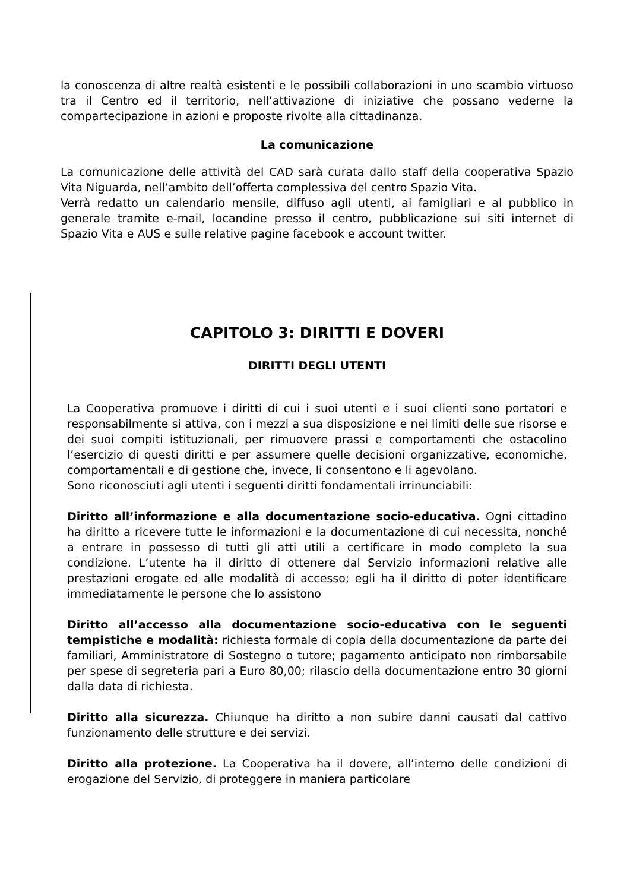la conoscenza di altre realtà esistenti e le possibili collaborazioni in uno scambio virtuoso tra il Centro ed il territorio, nell’attivazione di iniziative che possano vederne la compartecipazione in azioni e proposte rivolte alla cittadinanza.
La comunicazione
La comunicazione delle attività del CAD sarà curata dallo staff della cooperativa Spazio Vita Niguarda, nell’ambito dell’offerta complessiva del centro Spazio Vita.
Verrà redatto un calendario mensile, diffuso agli utenti, ai famigliari e al pubblico in generale tramite e-mail, locandine presso il centro, pubblicazione sui siti internet di Spazio Vita e AUS e sulle relative pagine facebook e account twitter.
CAPITOLO 3: DIRITTI E DOVERI
DIRITTI DEGLI UTENTI
La Cooperativa promuove i diritti di cui i suoi utenti e i suoi clienti sono portatori e responsabilmente si attiva, con i mezzi a sua disposizione e nei limiti delle sue risorse e dei suoi compiti istituzionali, per rimuovere prassi e comportamenti che ostacolino l’esercizio di questi diritti e per assumere quelle decisioni organizzative, economiche, comportamentali e di gestione che, invece, li consentono e li agevolano.
Sono riconosciuti agli utenti i seguenti diritti fondamentali irrinunciabili:
Diritto all’informazione e alla documentazione socio-educativa. Ogni cittadino ha diritto a ricevere tutte le informazioni e la documentazione di cui necessita, nonché a entrare in possesso di tutti gli atti utili a certificare in modo completo la sua condizione. L’utente ha il diritto di ottenere dal Servizio informazioni relative alle prestazioni erogate ed alle modalità di accesso; egli ha il diritto di poter identificare immediatamente le persone che lo assistono
Diritto all’accesso alla documentazione socio-educativa con le seguenti tempistiche e modalità: richiesta formale di copia della documentazione da parte dei familiari, Amministratore di Sostegno o tutore; pagamento anticipato non rimborsabile per spese di segreteria pari a Euro 80,00; rilascio della documentazione entro 30 giorni dalla data di richiesta.
Diritto alla sicurezza. Chiunque ha diritto a non subire danni causati dal cattivo funzionamento delle strutture e dei servizi.
Diritto alla protezione. La Cooperativa ha il dovere, all’interno delle condizioni di erogazione del Servizio, di proteggere in maniera particolare